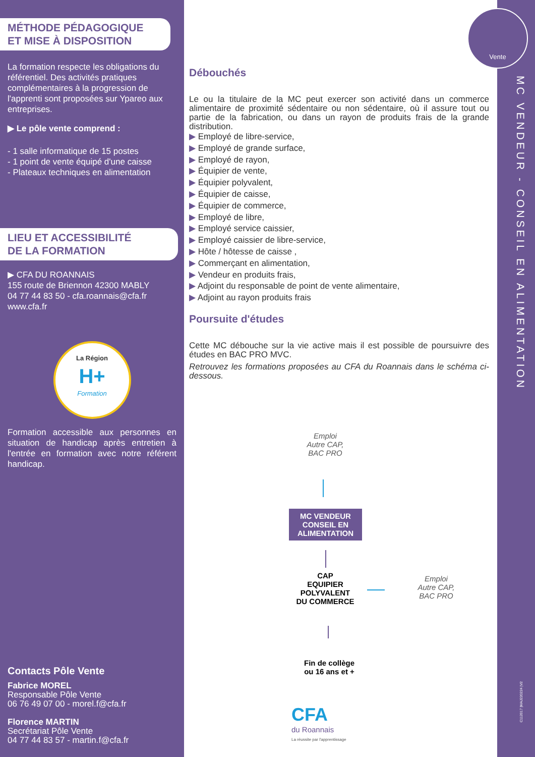MÉTHODE PÉDAGOGIQUE
ET MISE À DISPOSITION
La formation respecte les obligations du référentiel. Des activités pratiques complémentaires à la progression de l'apprenti sont proposées sur Ypareo aux entreprises.
▶ Le pôle vente comprend :
- 1 salle informatique de 15 postes
- 1 point de vente équipé d'une caisse
- Plateaux techniques en alimentation
LIEU ET ACCESSIBILITÉ
DE LA FORMATION
▶ CFA DU ROANNAIS
155 route de Briennon 42300 MABLY
04 77 44 83 50 - cfa.roannais@cfa.fr
www.cfa.fr
La Région
H+
Formation
Formation accessible aux personnes en situation de handicap après entretien à l'entrée en formation avec notre référent handicap.
Contacts Pôle Vente
Fabrice MOREL
Responsable Pôle Vente
06 76 49 07 00 - morel.f@cfa.fr
Florence MARTIN
Secrétariat Pôle Vente
04 77 44 83 57 - martin.f@cfa.fr
Vente
MC VENDEUR - CONSEIL EN ALIMENTATION
C112017 |MAJ220224 |V2
Débouchés
Le ou la titulaire de la MC peut exercer son activité dans un commerce alimentaire de proximité sédentaire ou non sédentaire, où il assure tout ou partie de la fabrication, ou dans un rayon de produits frais de la grande distribution.
▶ Employé de libre-service,
▶ Employé de grande surface,
▶ Employé de rayon,
▶ Équipier de vente,
▶ Équipier polyvalent,
▶ Équipier de caisse,
▶ Équipier de commerce,
▶ Employé de libre,
▶ Employé service caissier,
▶ Employé caissier de libre-service,
▶ Hôte / hôtesse de caisse ,
▶ Commerçant en alimentation,
▶ Vendeur en produits frais,
▶ Adjoint du responsable de point de vente alimentaire,
▶ Adjoint au rayon produits frais
Poursuite d'études
Cette MC débouche sur la vie active mais il est possible de poursuivre des études en BAC PRO MVC.
Retrouvez les formations proposées au CFA du Roannais dans le schéma ci-dessous.
Emploi
Autre CAP,
BAC PRO
MC VENDEUR
CONSEIL EN
ALIMENTATION
CAP
EQUIPIER
POLYVALENT
DU COMMERCE
Emploi
Autre CAP,
BAC PRO
Fin de collège
ou 16 ans et +
CFA
du Roannais
La réussite par l'apprentissage